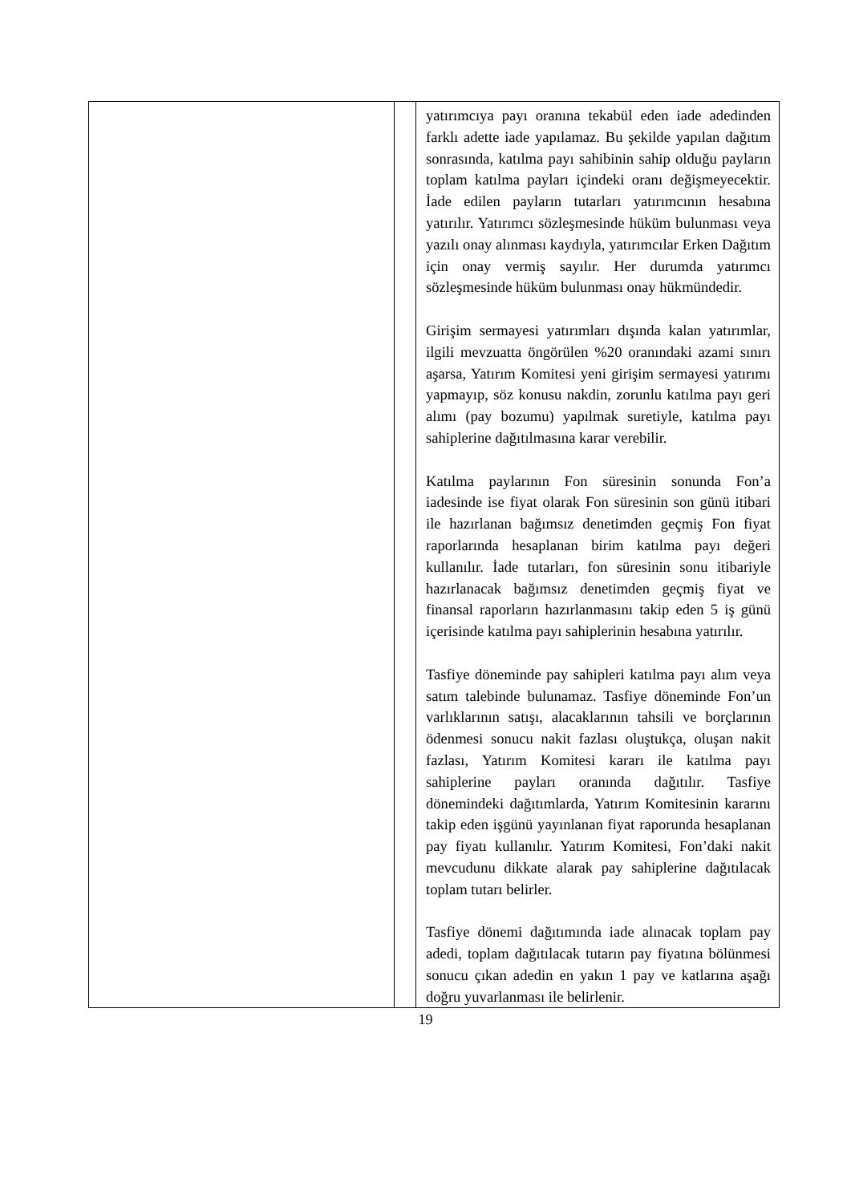| | | yatırımcıya payı oranına tekabül eden iade adedinden farklı adette iade yapılamaz. Bu şekilde yapılan dağıtım sonrasında, katılma payı sahibinin sahip olduğu payların toplam katılma payları içindeki oranı değişmeyecektir. İade edilen payların tutarları yatırımcının hesabına yatırılır. Yatırımcı sözleşmesinde hüküm bulunması veya yazılı onay alınması kaydıyla, yatırımcılar Erken Dağıtım için onay vermiş sayılır. Her durumda yatırımcı sözleşmesinde hüküm bulunması onay hükmündedir. Girişim sermayesi yatırımları dışında kalan yatırımlar, ilgili mevzuatta öngörülen %20 oranındaki azami sınırı aşarsa, Yatırım Komitesi yeni girişim sermayesi yatırımı yapmayıp, söz konusu nakdin, zorunlu katılma payı geri alımı (pay bozumu) yapılmak suretiyle, katılma payı sahiplerine dağıtılmasına karar verebilir. Katılma paylarının Fon süresinin sonunda Fon’a iadesinde ise fiyat olarak Fon süresinin son günü itibari ile hazırlanan bağımsız denetimden geçmiş Fon fiyat raporlarında hesaplanan birim katılma payı değeri kullanılır. İade tutarları, fon süresinin sonu itibariyle hazırlanacak bağımsız denetimden geçmiş fiyat ve finansal raporların hazırlanmasını takip eden 5 iş günü içerisinde katılma payı sahiplerinin hesabına yatırılır. Tasfiye döneminde pay sahipleri katılma payı alım veya satım talebinde bulunamaz. Tasfiye döneminde Fon’un varlıklarının satışı, alacaklarının tahsili ve borçlarının ödenmesi sonucu nakit fazlası oluştukça, oluşan nakit fazlası, Yatırım Komitesi kararı ile katılma payı sahiplerine payları oranında dağıtılır. Tasfiye dönemindeki dağıtımlarda, Yatırım Komitesinin kararını takip eden işgünü yayınlanan fiyat raporunda hesaplanan pay fiyatı kullanılır. Yatırım Komitesi, Fon’daki nakit mevcudunu dikkate alarak pay sahiplerine dağıtılacak toplam tutarı belirler. Tasfiye dönemi dağıtımında iade alınacak toplam pay adedi, toplam dağıtılacak tutarın pay fiyatına bölünmesi sonucu çıkan adedin en yakın 1 pay ve katlarına aşağı doğru yuvarlanması ile belirlenir. |
19